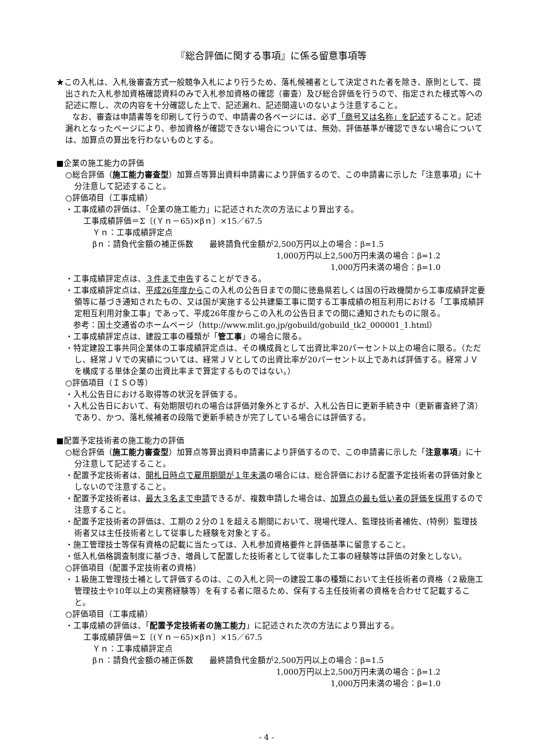『総合評価に関する事項』に係る留意事項等
★この入札は、入札後審査方式一般競争入札により行うため、落札候補者として決定された者を除き、原則として、提出された入札参加資格確認資料のみで入札参加資格の確認（審査）及び総合評価を行うので、指定された様式等への記述に際し、次の内容を十分確認した上で、記述漏れ、記述間違いのないよう注意すること。
　　なお、審査は申請書等を印刷して行うので、申請書の各ページには、必ず「商号又は名称」を記述すること。記述漏れとなったページにより、参加資格が確認できない場合については、無効、評価基準が確認できない場合については、加算点の算出を行わないものとする。
■企業の施工能力の評価
○総合評価（施工能力審査型）加算点等算出資料申請書により評価するので、この申請書に示した「注意事項」に十分注意して記述すること。
○評価項目（工事成績）
・工事成績の評価は、「企業の施工能力」に記述された次の方法により算出する。
工事成績評価＝Σ〔(Ｙｎ－65)×βｎ〕×15／67.5
Ｙｎ：工事成績評定点
βｎ：請負代金額の補正係数　　最終請負代金額が2,500万円以上の場合：β=1.5
1,000万円以上2,500万円未満の場合：β=1.2
1,000万円未満の場合：β=1.0
・工事成績評定点は、３件まで申告することができる。
・工事成績評定点は、平成26年度からこの入札の公告日までの間に徳島県若しくは国の行政機関から工事成績評定要領等に基づき通知されたもの、又は国が実施する公共建築工事に関する工事成績の相互利用における「工事成績評定相互利用対象工事」であって、平成26年度からこの入札の公告日までの間に通知されたものに限る。
　参考：国土交通省のホームページ（http://www.mlit.go.jp/gobuild/gobuild_tk2_000001_1.html）
・工事成績評定点は、建設工事の種類が「管工事」の場合に限る。
・特定建設工事共同企業体の工事成績評定点は、その構成員として出資比率20パーセント以上の場合に限る。（ただし、経常ＪＶでの実績については、経常ＪＶとしての出資比率が20パーセント以上であれば評価する。経常ＪＶを構成する単体企業の出資比率まで算定するものではない。）
○評価項目（ＩＳＯ等）
・入札公告日における取得等の状況を評価する。
・入札公告日において、有効期限切れの場合は評価対象外とするが、入札公告日に更新手続き中（更新審査終了済）であり、かつ、落札候補者の段階で更新手続きが完了している場合には評価する。
■配置予定技術者の施工能力の評価
○総合評価（施工能力審査型）加算点等算出資料申請書により評価するので、この申請書に示した「注意事項」に十分注意して記述すること。
・配置予定技術者は、開札日時点で雇用期間が１年未満の場合には、総合評価における配置予定技術者の評価対象としないので注意すること。
・配置予定技術者は、最大３名まで申請できるが、複数申請した場合は、加算点の最も低い者の評価を採用するので注意すること。
・配置予定技術者の評価は、工期の２分の１を超える期間において、現場代理人、監理技術者補佐、(特例）監理技術者又は主任技術者として従事した経験を対象とする。
・施工管理技士等保有資格の記載に当たっては、入札参加資格要件と評価基準に留意すること。
・低入札価格調査制度に基づき、増員して配置した技術者として従事した工事の経験等は評価の対象としない。
○評価項目（配置予定技術者の資格）
・１級施工管理技士補として評価するのは、この入札と同一の建設工事の種類において主任技術者の資格（２級施工管理技士や10年以上の実務経験等）を有する者に限るため、保有する主任技術者の資格を合わせて記載すること。
○評価項目（工事成績）
・工事成績の評価は、「配置予定技術者の施工能力」に記述された次の方法により算出する。
工事成績評価＝Σ〔(Ｙｎ－65)×βｎ〕×15／67.5
Ｙｎ：工事成績評定点
βｎ：請負代金額の補正係数　　最終請負代金額が2,500万円以上の場合：β=1.5
1,000万円以上2,500万円未満の場合：β=1.2
1,000万円未満の場合：β=1.0
- 4 -